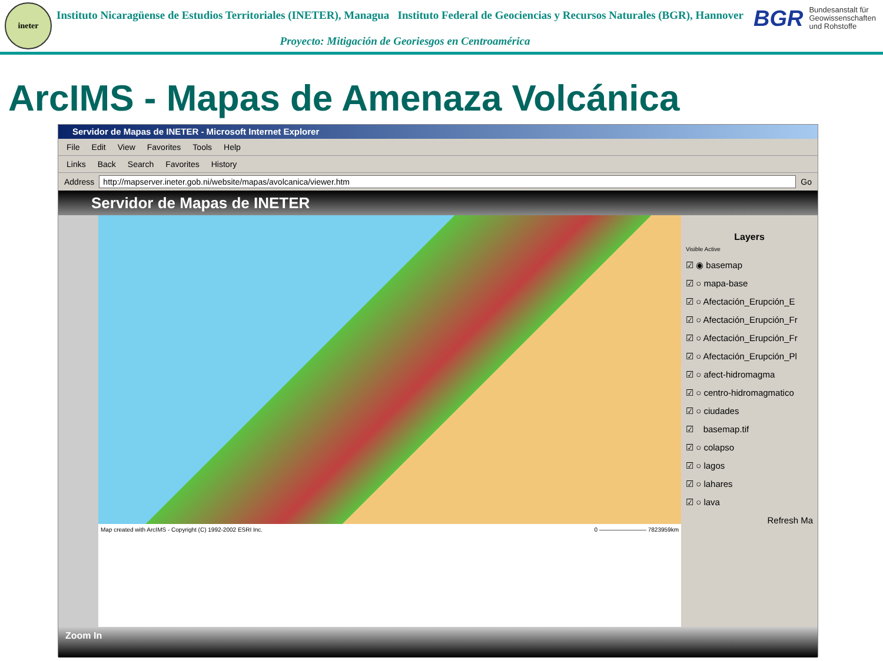ineter
Instituto Nicaragüense de Estudios Territoriales (INETER), Managua Instituto Federal de Geociencias y Recursos Naturales (BGR), Hannover
Proyecto: Mitigación de Georiesgos en Centroamérica
BGR Bundesanstalt für Geowissenschaften und Rohstoffe
ArcIMS - Mapas de Amenaza Volcánica
Servidor de Mapas de INETER - Microsoft Internet Explorer
File Edit View Favorites Tools Help
Links Back Search Favorites History
Address
http://mapserver.ineter.gob.ni/website/mapas/avolcanica/viewer.htm
Go
Servidor de Mapas de INETER
Map created with ArcIMS - Copyright (C) 1992-2002 ESRI Inc. 0 ———————— 7823959km
Layers
Visible Active
☑ ◉ basemap
☑ ○ mapa-base
☑ ○ Afectación_Erupción_E
☑ ○ Afectación_Erupción_Fr
☑ ○ Afectación_Erupción_Fr
☑ ○ Afectación_Erupción_Pl
☑ ○ afect-hidromagma
☑ ○ centro-hidromagmatico
☑ ○ ciudades
☑ basemap.tif
☑ ○ colapso
☑ ○ lagos
☑ ○ lahares
☑ ○ lava
Refresh Ma
Zoom In